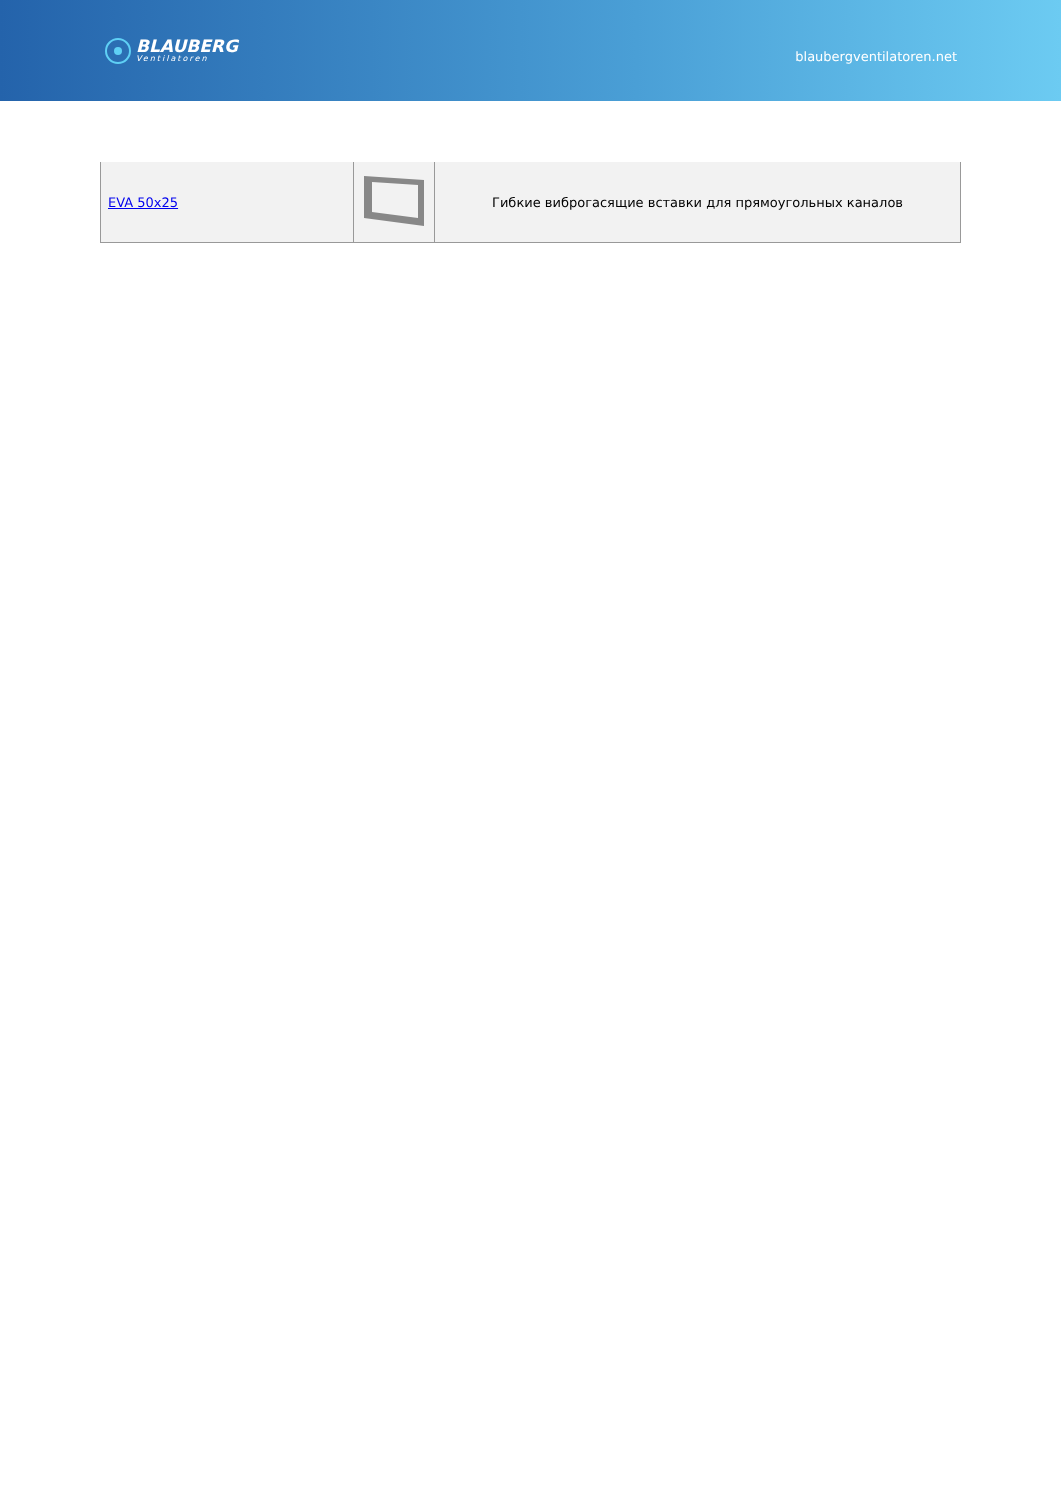BLAUBERG
Ventilatoren
blaubergventilatoren.net
| EVA 50x25 | | Гибкие виброгасящие вставки для прямоугольных каналов |